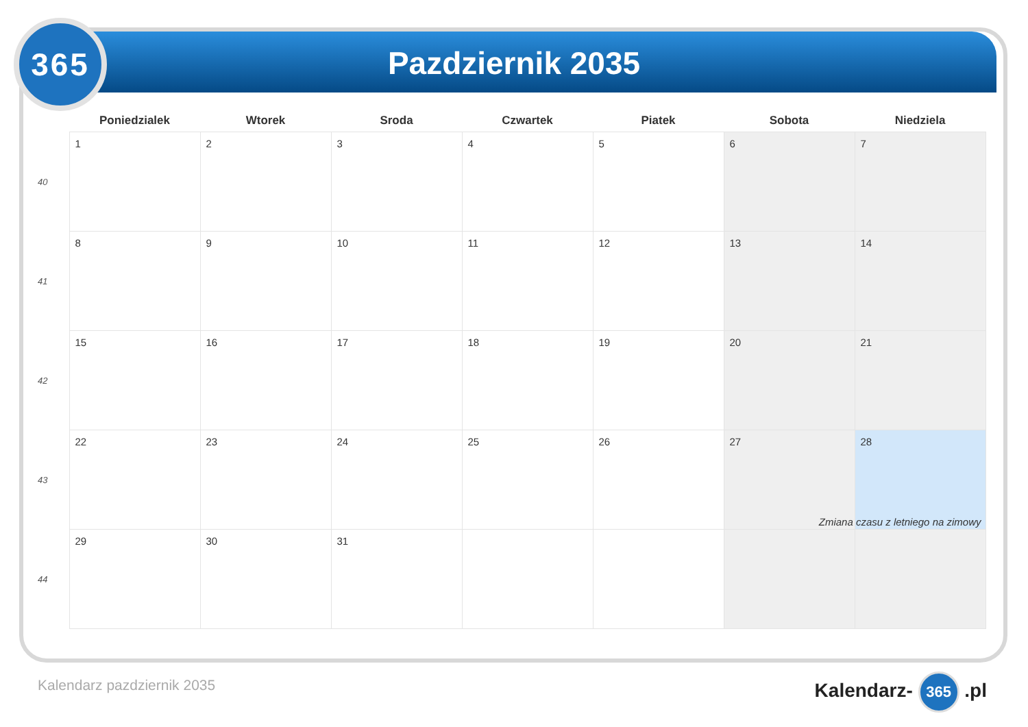365
Pazdziernik 2035
| | Poniedzialek | Wtorek | Sroda | Czwartek | Piatek | Sobota | Niedziela |
| --- | --- | --- | --- | --- | --- | --- | --- |
| 40 | 1 | 2 | 3 | 4 | 5 | 6 | 7 |
| 41 | 8 | 9 | 10 | 11 | 12 | 13 | 14 |
| 42 | 15 | 16 | 17 | 18 | 19 | 20 | 21 |
| 43 | 22 | 23 | 24 | 25 | 26 | 27 | 28 Zmiana czasu z letniego na zimowy |
| 44 | 29 | 30 | 31 | | | | |
Kalendarz pazdziernik 2035 Kalendarz- 365 .pl